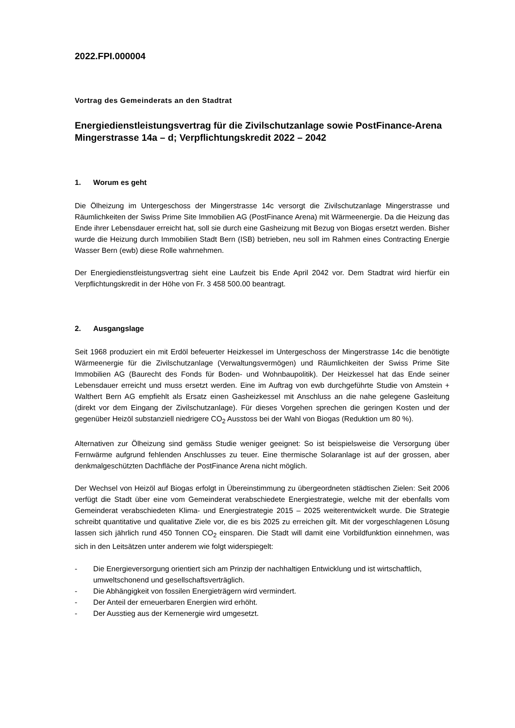2022.FPI.000004
Vortrag des Gemeinderats an den Stadtrat
Energiedienstleistungsvertrag für die Zivilschutzanlage sowie PostFinance-Arena Mingerstrasse 14a – d; Verpflichtungskredit 2022 – 2042
1. Worum es geht
Die Ölheizung im Untergeschoss der Mingerstrasse 14c versorgt die Zivilschutzanlage Mingerstrasse und Räumlichkeiten der Swiss Prime Site Immobilien AG (PostFinance Arena) mit Wärmeenergie. Da die Heizung das Ende ihrer Lebensdauer erreicht hat, soll sie durch eine Gasheizung mit Bezug von Biogas ersetzt werden. Bisher wurde die Heizung durch Immobilien Stadt Bern (ISB) betrieben, neu soll im Rahmen eines Contracting Energie Wasser Bern (ewb) diese Rolle wahrnehmen.
Der Energiedienstleistungsvertrag sieht eine Laufzeit bis Ende April 2042 vor. Dem Stadtrat wird hierfür ein Verpflichtungskredit in der Höhe von Fr. 3 458 500.00 beantragt.
2. Ausgangslage
Seit 1968 produziert ein mit Erdöl befeuerter Heizkessel im Untergeschoss der Mingerstrasse 14c die benötigte Wärmeenergie für die Zivilschutzanlage (Verwaltungsvermögen) und Räumlichkeiten der Swiss Prime Site Immobilien AG (Baurecht des Fonds für Boden- und Wohnbaupolitik). Der Heizkessel hat das Ende seiner Lebensdauer erreicht und muss ersetzt werden. Eine im Auftrag von ewb durchgeführte Studie von Amstein + Walthert Bern AG empfiehlt als Ersatz einen Gasheizkessel mit Anschluss an die nahe gelegene Gasleitung (direkt vor dem Eingang der Zivilschutzanlage). Für dieses Vorgehen sprechen die geringen Kosten und der gegenüber Heizöl substanziell niedrigere CO<sub>2</sub> Ausstoss bei der Wahl von Biogas (Reduktion um 80 %).
Alternativen zur Ölheizung sind gemäss Studie weniger geeignet: So ist beispielsweise die Versorgung über Fernwärme aufgrund fehlenden Anschlusses zu teuer. Eine thermische Solaranlage ist auf der grossen, aber denkmalgeschützten Dachfläche der PostFinance Arena nicht möglich.
Der Wechsel von Heizöl auf Biogas erfolgt in Übereinstimmung zu übergeordneten städtischen Zielen: Seit 2006 verfügt die Stadt über eine vom Gemeinderat verabschiedete Energiestrategie, welche mit der ebenfalls vom Gemeinderat verabschiedeten Klima- und Energiestrategie 2015 – 2025 weiterentwickelt wurde. Die Strategie schreibt quantitative und qualitative Ziele vor, die es bis 2025 zu erreichen gilt. Mit der vorgeschlagenen Lösung lassen sich jährlich rund 450 Tonnen CO<sub>2</sub> einsparen. Die Stadt will damit eine Vorbildfunktion einnehmen, was sich in den Leitsätzen unter anderem wie folgt widerspiegelt:
- Die Energieversorgung orientiert sich am Prinzip der nachhaltigen Entwicklung und ist wirtschaftlich, umweltschonend und gesellschaftsverträglich.
- Die Abhängigkeit von fossilen Energieträgern wird vermindert.
- Der Anteil der erneuerbaren Energien wird erhöht.
- Der Ausstieg aus der Kernenergie wird umgesetzt.